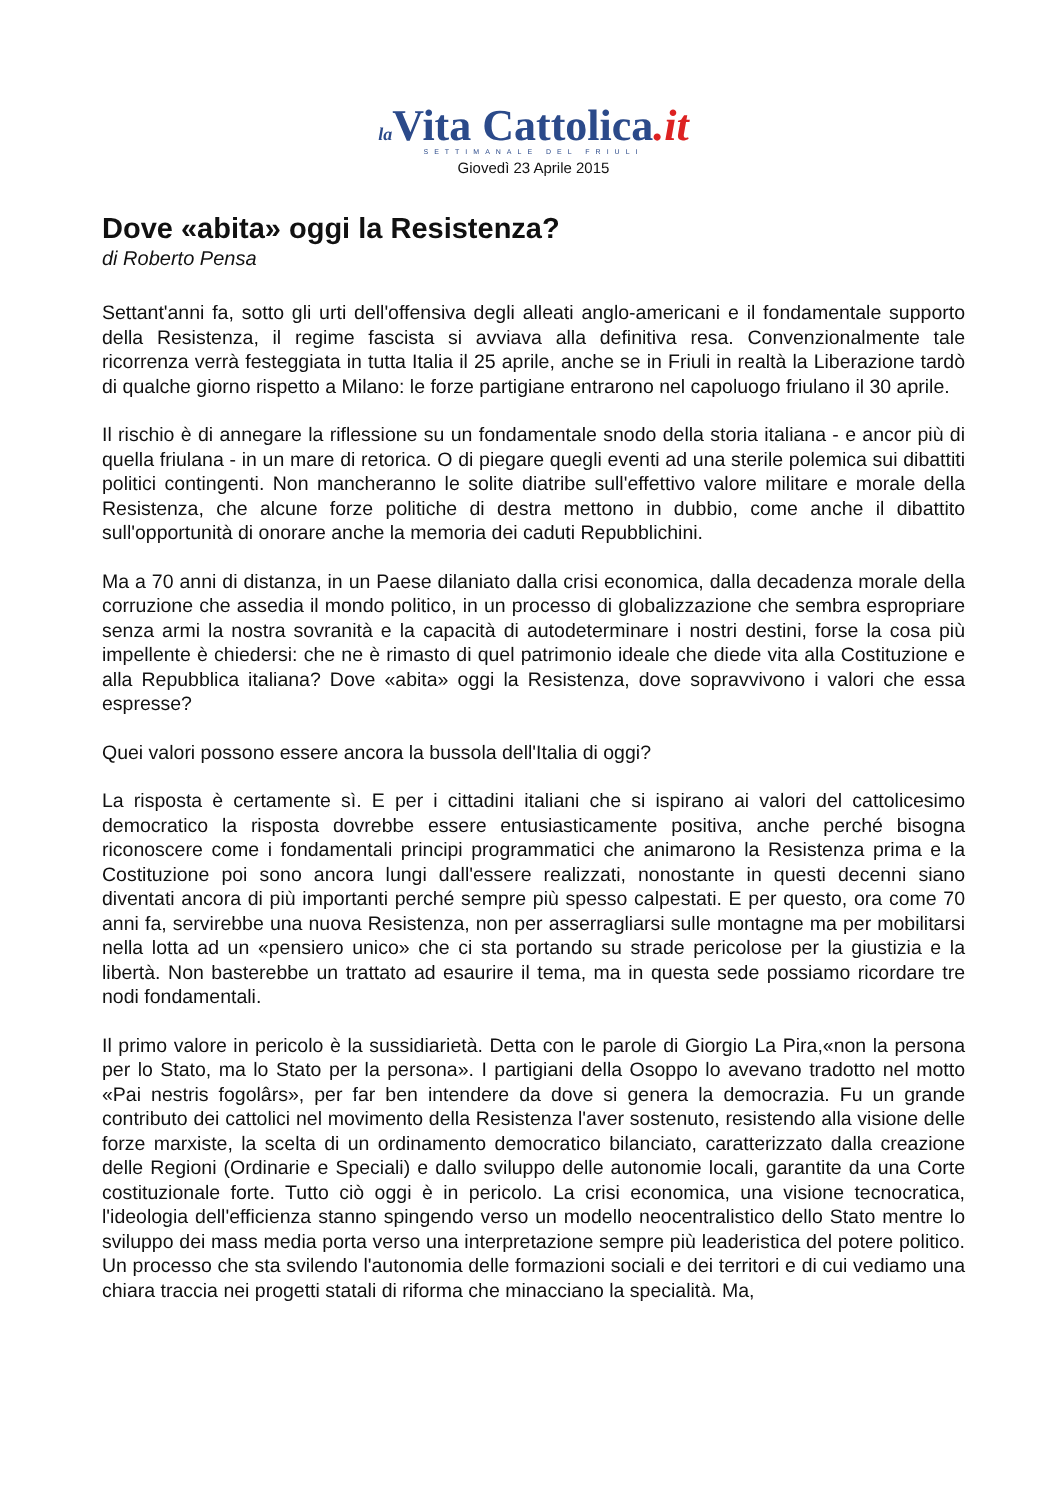la Vita Cattolica.it
SETTIMANALE DEL FRIULI
Giovedì 23 Aprile 2015
Dove «abita» oggi la Resistenza?
di Roberto Pensa
Settant'anni fa, sotto gli urti dell'offensiva degli alleati anglo-americani e il fondamentale supporto della Resistenza, il regime fascista si avviava alla definitiva resa. Convenzionalmente tale ricorrenza verrà festeggiata in tutta Italia il 25 aprile, anche se in Friuli in realtà la Liberazione tardò di qualche giorno rispetto a Milano: le forze partigiane entrarono nel capoluogo friulano il 30 aprile.
Il rischio è di annegare la riflessione su un fondamentale snodo della storia italiana - e ancor più di quella friulana - in un mare di retorica. O di piegare quegli eventi ad una sterile polemica sui dibattiti politici contingenti. Non mancheranno le solite diatribe sull'effettivo valore militare e morale della Resistenza, che alcune forze politiche di destra mettono in dubbio, come anche il dibattito sull'opportunità di onorare anche la memoria dei caduti Repubblichini.
Ma a 70 anni di distanza, in un Paese dilaniato dalla crisi economica, dalla decadenza morale della corruzione che assedia il mondo politico, in un processo di globalizzazione che sembra espropriare senza armi la nostra sovranità e la capacità di autodeterminare i nostri destini, forse la cosa più impellente è chiedersi: che ne è rimasto di quel patrimonio ideale che diede vita alla Costituzione e alla Repubblica italiana? Dove «abita» oggi la Resistenza, dove sopravvivono i valori che essa espresse?
Quei valori possono essere ancora la bussola dell'Italia di oggi?
La risposta è certamente sì. E per i cittadini italiani che si ispirano ai valori del cattolicesimo democratico la risposta dovrebbe essere entusiasticamente positiva, anche perché bisogna riconoscere come i fondamentali principi programmatici che animarono la Resistenza prima e la Costituzione poi sono ancora lungi dall'essere realizzati, nonostante in questi decenni siano diventati ancora di più importanti perché sempre più spesso calpestati. E per questo, ora come 70 anni fa, servirebbe una nuova Resistenza, non per asserragliarsi sulle montagne ma per mobilitarsi nella lotta ad un «pensiero unico» che ci sta portando su strade pericolose per la giustizia e la libertà. Non basterebbe un trattato ad esaurire il tema, ma in questa sede possiamo ricordare tre nodi fondamentali.
Il primo valore in pericolo è la sussidiarietà. Detta con le parole di Giorgio La Pira,«non la persona per lo Stato, ma lo Stato per la persona». I partigiani della Osoppo lo avevano tradotto nel motto «Pai nestris fogolârs», per far ben intendere da dove si genera la democrazia. Fu un grande contributo dei cattolici nel movimento della Resistenza l'aver sostenuto, resistendo alla visione delle forze marxiste, la scelta di un ordinamento democratico bilanciato, caratterizzato dalla creazione delle Regioni (Ordinarie e Speciali) e dallo sviluppo delle autonomie locali, garantite da una Corte costituzionale forte. Tutto ciò oggi è in pericolo. La crisi economica, una visione tecnocratica, l'ideologia dell'efficienza stanno spingendo verso un modello neocentralistico dello Stato mentre lo sviluppo dei mass media porta verso una interpretazione sempre più leaderistica del potere politico. Un processo che sta svilendo l'autonomia delle formazioni sociali e dei territori e di cui vediamo una chiara traccia nei progetti statali di riforma che minacciano la specialità. Ma,